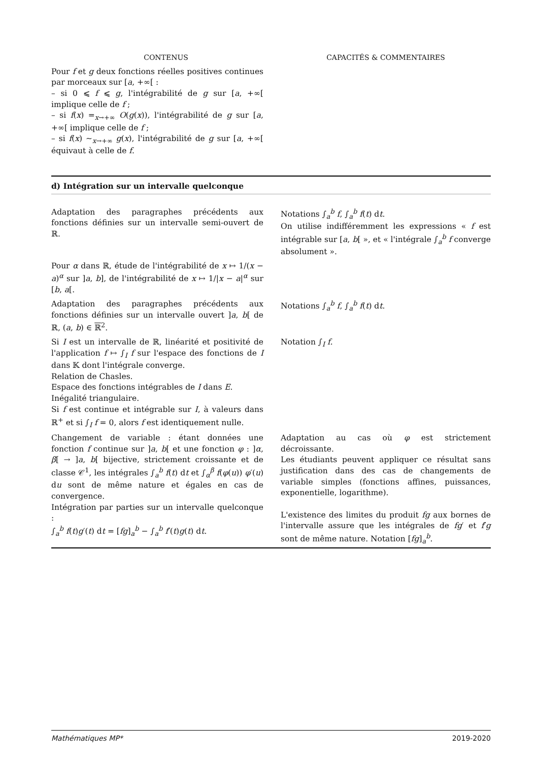| CONTENUS | CAPACITÉS & COMMENTAIRES |
| --- | --- |
| Pour f et g deux fonctions réelles positives continues par morceaux sur [ a , +∞[ : – si 0 ⩽ f ⩽ g , l'intégrabilité de g sur [ a , +∞[ implique celle de f ; – si f ( x ) =<sub>x→+∞</sub> O ( g ( x )), l'intégrabilité de g sur [ a , +∞[ implique celle de f ; – si f ( x ) ∼<sub>x→+∞</sub> g ( x ), l'intégrabilité de g sur [ a , +∞[ équivaut à celle de f . | |
| d) Intégration sur un intervalle quelconque | |
| Adaptation des paragraphes précédents aux fonctions définies sur un intervalle semi-ouvert de ℝ. | Notations ∫<sub>a</sub><sup>b</sup> f , ∫<sub>a</sub><sup>b</sup> f ( t ) d t . On utilise indifféremment les expressions « f est intégrable sur [ a , b [ », et « l'intégrale ∫<sub>a</sub><sup>b</sup> f converge absolument ». |
| Pour α dans ℝ, étude de l'intégrabilité de x ↦ 1/( x − a )<sup>α</sup> sur ] a , b ], de l'intégrabilité de x ↦ 1// x − a /<sup>α</sup> sur [ b , a [. | |
| Adaptation des paragraphes précédents aux fonctions définies sur un intervalle ouvert ] a , b [ de ℝ, ( a , b ) ∈ ℝ<sup>2</sup>. | Notations ∫<sub>a</sub><sup>b</sup> f , ∫<sub>a</sub><sup>b</sup> f ( t ) d t . |
| Si I est un intervalle de ℝ, linéarité et positivité de l'application f ↦ ∫<sub>I</sub> f sur l'espace des fonctions de I dans 𝕂 dont l'intégrale converge. Relation de Chasles. Espace des fonctions intégrables de I dans E . Inégalité triangulaire. Si f est continue et intégrable sur I , à valeurs dans ℝ<sup>+</sup> et si ∫<sub>I</sub> f = 0, alors f est identiquement nulle. | Notation ∫<sub>I</sub> f . |
| Changement de variable : étant données une fonction f continue sur ] a , b [ et une fonction φ : ] α , β [ → ] a , b [ bijective, strictement croissante et de classe 𝒞<sup>1</sup>, les intégrales ∫<sub>a</sub><sup>b</sup> f ( t ) d t et ∫<sub>α</sub><sup>β</sup> f ( φ ( u )) φ ′( u ) d u sont de même nature et égales en cas de convergence. Intégration par parties sur un intervalle quelconque : ∫<sub>a</sub><sup>b</sup> f ( t ) g ′( t ) d t = [ fg ]<sub>a</sub><sup>b</sup> − ∫<sub>a</sub><sup>b</sup> f ′( t ) g ( t ) d t . | Adaptation au cas où φ est strictement décroissante. Les étudiants peuvent appliquer ce résultat sans justification dans des cas de changements de variable simples (fonctions affines, puissances, exponentielle, logarithme). L'existence des limites du produit fg aux bornes de l'intervalle assure que les intégrales de fg ′ et f ′ g sont de même nature. Notation [ fg ]<sub>a</sub><sup>b</sup>. |
Mathématiques MP* 2019-2020